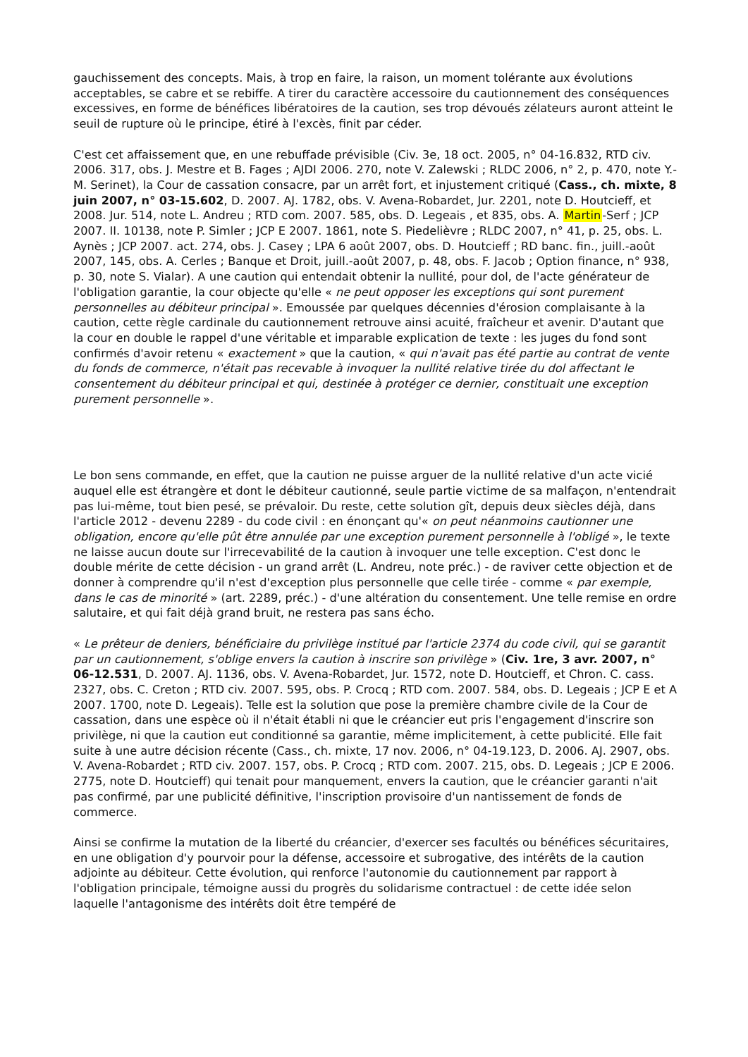gauchissement des concepts. Mais, à trop en faire, la raison, un moment tolérante aux évolutions acceptables, se cabre et se rebiffe. A tirer du caractère accessoire du cautionnement des conséquences excessives, en forme de bénéfices libératoires de la caution, ses trop dévoués zélateurs auront atteint le seuil de rupture où le principe, étiré à l'excès, finit par céder.
C'est cet affaissement que, en une rebuffade prévisible (Civ. 3e, 18 oct. 2005, n° 04-16.832, RTD civ. 2006. 317, obs. J. Mestre et B. Fages ; AJDI 2006. 270, note V. Zalewski ; RLDC 2006, n° 2, p. 470, note Y.-M. Serinet), la Cour de cassation consacre, par un arrêt fort, et injustement critiqué (Cass., ch. mixte, 8 juin 2007, n° 03-15.602, D. 2007. AJ. 1782, obs. V. Avena-Robardet, Jur. 2201, note D. Houtcieff, et 2008. Jur. 514, note L. Andreu ; RTD com. 2007. 585, obs. D. Legeais , et 835, obs. A. Martin-Serf ; JCP 2007. II. 10138, note P. Simler ; JCP E 2007. 1861, note S. Piedelièvre ; RLDC 2007, n° 41, p. 25, obs. L. Aynès ; JCP 2007. act. 274, obs. J. Casey ; LPA 6 août 2007, obs. D. Houtcieff ; RD banc. fin., juill.-août 2007, 145, obs. A. Cerles ; Banque et Droit, juill.-août 2007, p. 48, obs. F. Jacob ; Option finance, n° 938, p. 30, note S. Vialar). A une caution qui entendait obtenir la nullité, pour dol, de l'acte générateur de l'obligation garantie, la cour objecte qu'elle « ne peut opposer les exceptions qui sont purement personnelles au débiteur principal ». Emoussée par quelques décennies d'érosion complaisante à la caution, cette règle cardinale du cautionnement retrouve ainsi acuité, fraîcheur et avenir. D'autant que la cour en double le rappel d'une véritable et imparable explication de texte : les juges du fond sont confirmés d'avoir retenu « exactement » que la caution, « qui n'avait pas été partie au contrat de vente du fonds de commerce, n'était pas recevable à invoquer la nullité relative tirée du dol affectant le consentement du débiteur principal et qui, destinée à protéger ce dernier, constituait une exception purement personnelle ».
Le bon sens commande, en effet, que la caution ne puisse arguer de la nullité relative d'un acte vicié auquel elle est étrangère et dont le débiteur cautionné, seule partie victime de sa malfaçon, n'entendrait pas lui-même, tout bien pesé, se prévaloir. Du reste, cette solution gît, depuis deux siècles déjà, dans l'article 2012 - devenu 2289 - du code civil : en énonçant qu'« on peut néanmoins cautionner une obligation, encore qu'elle pût être annulée par une exception purement personnelle à l'obligé », le texte ne laisse aucun doute sur l'irrecevabilité de la caution à invoquer une telle exception. C'est donc le double mérite de cette décision - un grand arrêt (L. Andreu, note préc.) - de raviver cette objection et de donner à comprendre qu'il n'est d'exception plus personnelle que celle tirée - comme « par exemple, dans le cas de minorité » (art. 2289, préc.) - d'une altération du consentement. Une telle remise en ordre salutaire, et qui fait déjà grand bruit, ne restera pas sans écho.
« Le prêteur de deniers, bénéficiaire du privilège institué par l'article 2374 du code civil, qui se garantit par un cautionnement, s'oblige envers la caution à inscrire son privilège » (Civ. 1re, 3 avr. 2007, n° 06-12.531, D. 2007. AJ. 1136, obs. V. Avena-Robardet, Jur. 1572, note D. Houtcieff, et Chron. C. cass. 2327, obs. C. Creton ; RTD civ. 2007. 595, obs. P. Crocq ; RTD com. 2007. 584, obs. D. Legeais ; JCP E et A 2007. 1700, note D. Legeais). Telle est la solution que pose la première chambre civile de la Cour de cassation, dans une espèce où il n'était établi ni que le créancier eut pris l'engagement d'inscrire son privilège, ni que la caution eut conditionné sa garantie, même implicitement, à cette publicité. Elle fait suite à une autre décision récente (Cass., ch. mixte, 17 nov. 2006, n° 04-19.123, D. 2006. AJ. 2907, obs. V. Avena-Robardet ; RTD civ. 2007. 157, obs. P. Crocq ; RTD com. 2007. 215, obs. D. Legeais ; JCP E 2006. 2775, note D. Houtcieff) qui tenait pour manquement, envers la caution, que le créancier garanti n'ait pas confirmé, par une publicité définitive, l'inscription provisoire d'un nantissement de fonds de commerce.
Ainsi se confirme la mutation de la liberté du créancier, d'exercer ses facultés ou bénéfices sécuritaires, en une obligation d'y pourvoir pour la défense, accessoire et subrogative, des intérêts de la caution adjointe au débiteur. Cette évolution, qui renforce l'autonomie du cautionnement par rapport à l'obligation principale, témoigne aussi du progrès du solidarisme contractuel : de cette idée selon laquelle l'antagonisme des intérêts doit être tempéré de